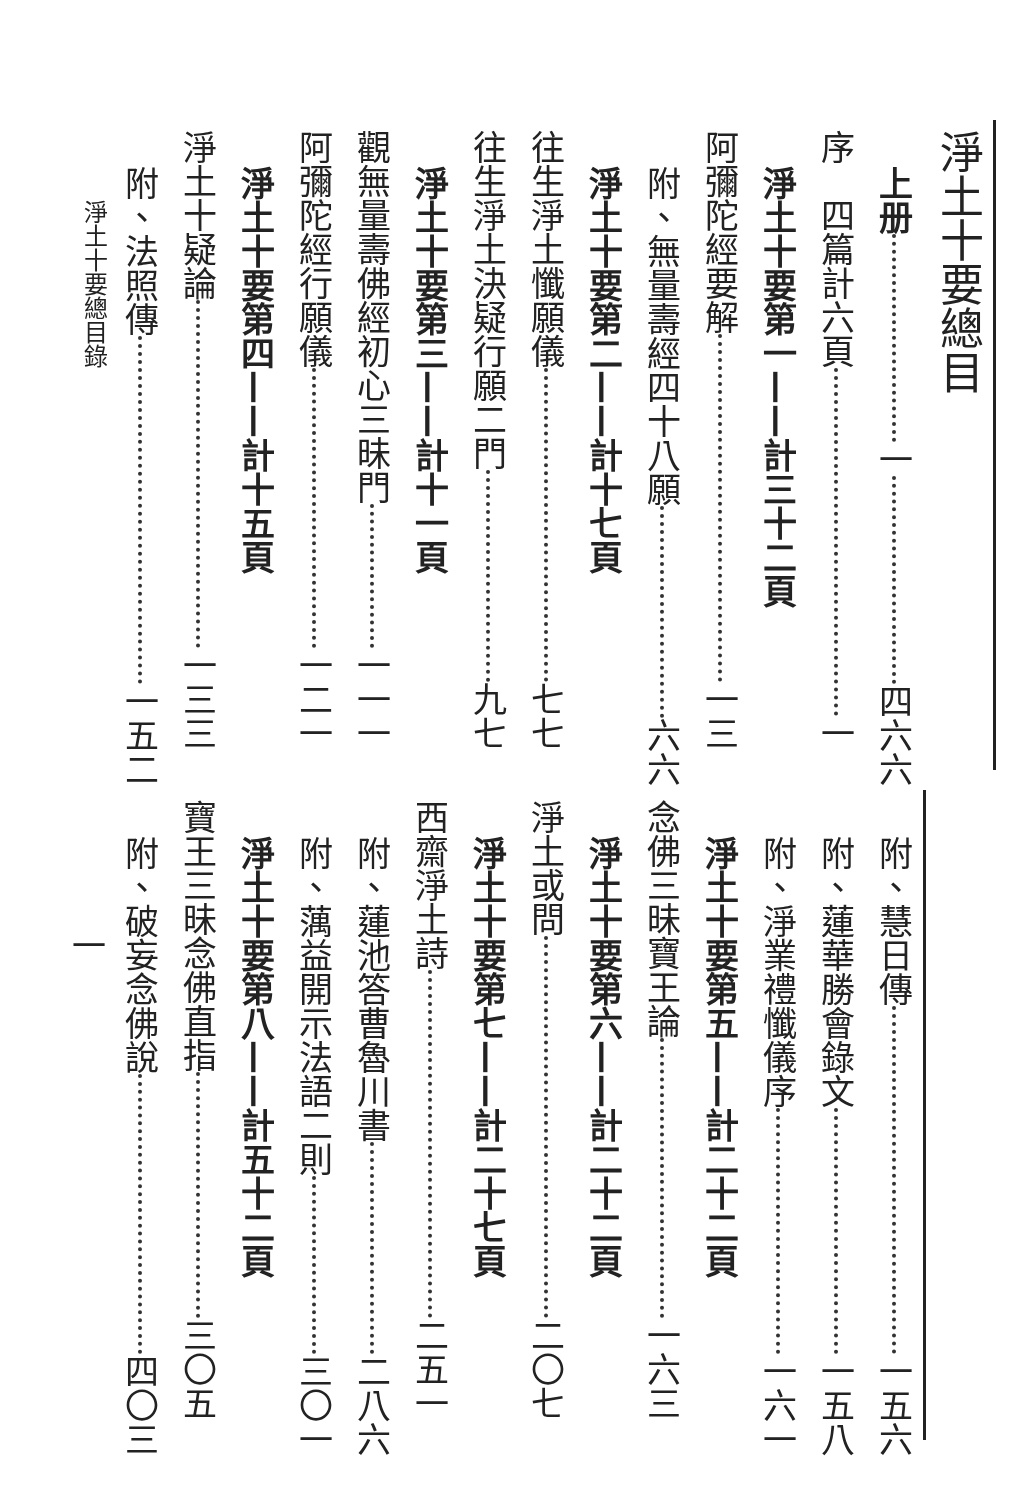淨土十要總目
上册 一 四六六
序　四篇計六頁 一
淨土十要第一——計三十二頁
阿彌陀經要解 一三
附、無量壽經四十八願 六六
淨土十要第二——計十七頁
往生淨土懺願儀 七七
往生淨土決疑行願二門 九七
淨土十要第三——計十一頁
觀無量壽佛經初心三昧門 一一一
阿彌陀經行願儀 一二一
淨土十要第四——計十五頁
淨土十疑論 一三三
附、法照傳 一五二
附、慧日傳 一五六
附、蓮華勝會錄文 一五八
附、淨業禮懺儀序 一六一
淨土十要第五——計二十二頁
念佛三昧寶王論 一六三
淨土十要第六——計二十二頁
淨土或問 二〇七
淨土十要第七——計二十七頁
西齋淨土詩 二五一
附、蓮池答曹魯川書 二八六
附、蕅益開示法語二則 三〇一
淨土十要第八——計五十二頁
寶王三昧念佛直指 三〇五
附、破妄念佛說 四〇三
淨土十要總目錄 一